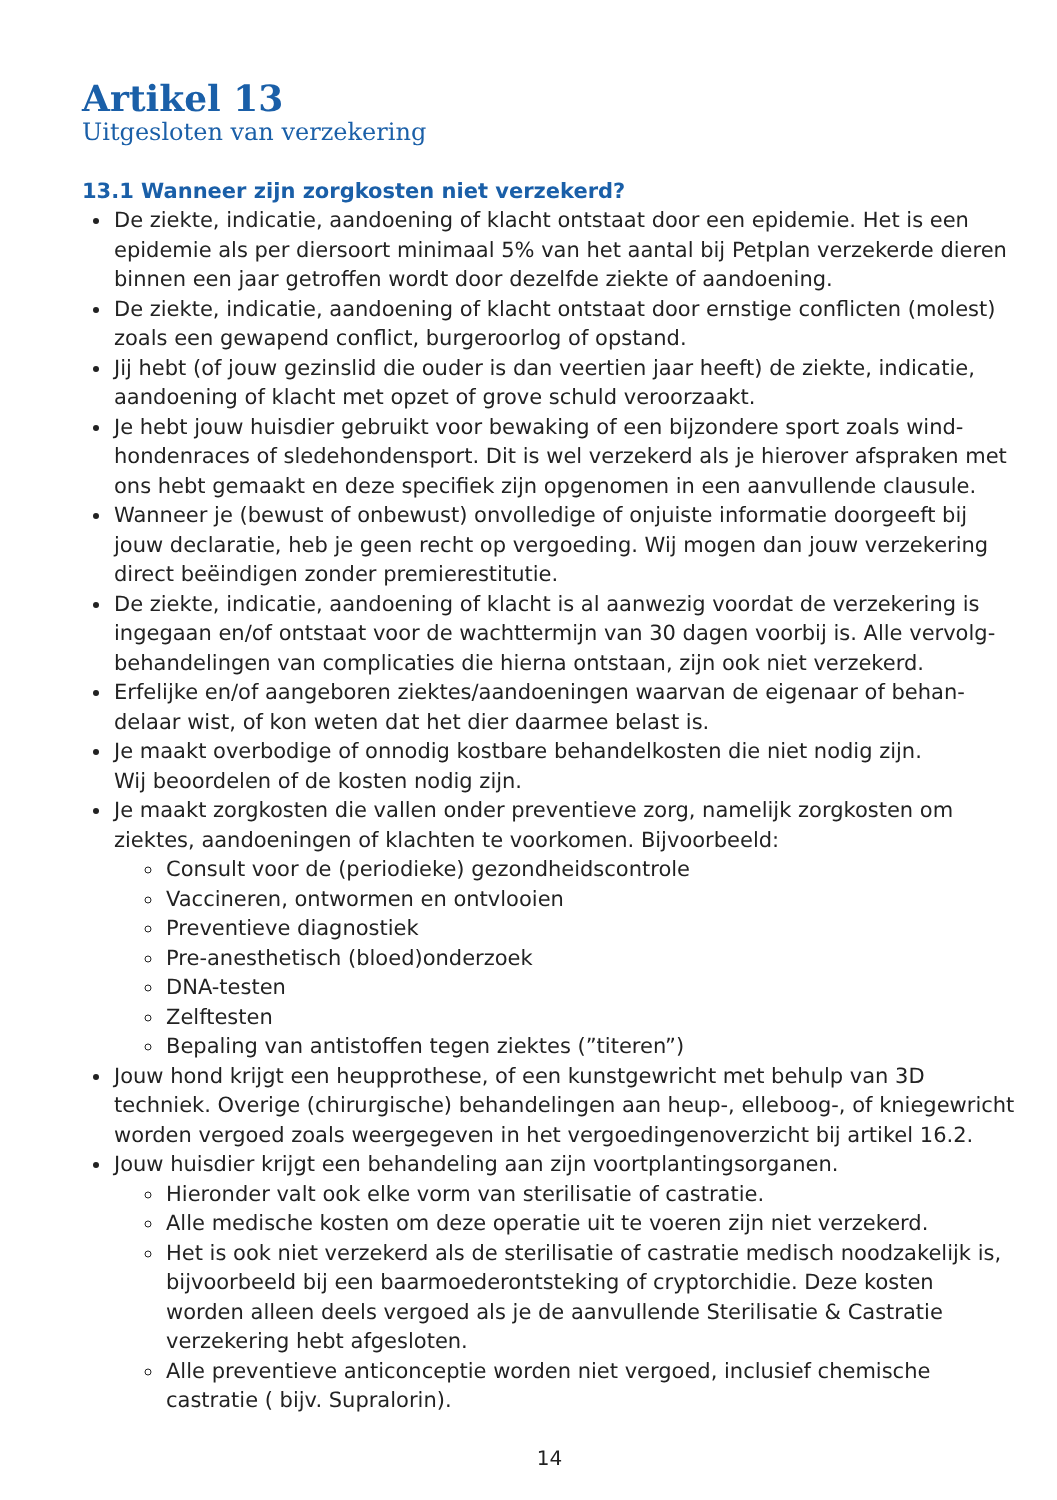Artikel 13
Uitgesloten van verzekering
13.1 Wanneer zijn zorgkosten niet verzekerd?
De ziekte, indicatie, aandoening of klacht ontstaat door een epidemie. Het is een epidemie als per diersoort minimaal 5% van het aantal bij Petplan verzekerde dieren binnen een jaar getroffen wordt door dezelfde ziekte of aandoening.
De ziekte, indicatie, aandoening of klacht ontstaat door ernstige conflicten (molest) zoals een gewapend conflict, burgeroorlog of opstand.
Jij hebt (of jouw gezinslid die ouder is dan veertien jaar heeft) de ziekte, indicatie, aandoening of klacht met opzet of grove schuld veroorzaakt.
Je hebt jouw huisdier gebruikt voor bewaking of een bijzondere sport zoals wind­hondenraces of sledehondensport. Dit is wel verzekerd als je hierover afspraken met ons hebt gemaakt en deze specifiek zijn opgenomen in een aanvullende clausule.
Wanneer je (bewust of onbewust) onvolledige of onjuiste informatie doorgeeft bij jouw declaratie, heb je geen recht op vergoeding. Wij mogen dan jouw verzekering direct beëindigen zonder premierestitutie.
De ziekte, indicatie, aandoening of klacht is al aanwezig voordat de verzekering is ingegaan en/of ontstaat voor de wachttermijn van 30 dagen voorbij is. Alle vervolg­behandelingen van complicaties die hierna ontstaan, zijn ook niet verzekerd.
Erfelijke en/of aangeboren ziektes/aandoeningen waarvan de eigenaar of behan­delaar wist, of kon weten dat het dier daarmee belast is.
Je maakt overbodige of onnodig kostbare behandelkosten die niet nodig zijn.
Wij beoordelen of de kosten nodig zijn.
Je maakt zorgkosten die vallen onder preventieve zorg, namelijk zorgkosten om ziektes, aandoeningen of klachten te voorkomen. Bijvoorbeeld:
Consult voor de (periodieke) gezondheidscontrole
Vaccineren, ontwormen en ontvlooien
Preventieve diagnostiek
Pre-anesthetisch (bloed)onderzoek
DNA-testen
Zelftesten
Bepaling van antistoffen tegen ziektes (”titeren”)
Jouw hond krijgt een heupprothese, of een kunstgewricht met behulp van 3D techniek. Overige (chirurgische) behandelingen aan heup-, elleboog-, of kniegewricht worden vergoed zoals weergegeven in het vergoedingenoverzicht bij artikel 16.2.
Jouw huisdier krijgt een behandeling aan zijn voortplantingsorganen.
Hieronder valt ook elke vorm van sterilisatie of castratie.
Alle medische kosten om deze operatie uit te voeren zijn niet verzekerd.
Het is ook niet verzekerd als de sterilisatie of castratie medisch noodzakelijk is, bijvoorbeeld bij een baarmoederontsteking of cryptorchidie. Deze kosten worden alleen deels vergoed als je de aanvullende Sterilisatie & Castratie verzekering hebt afgesloten.
Alle preventieve anticonceptie worden niet vergoed, inclusief chemische castratie ( bijv. Supralorin).
14